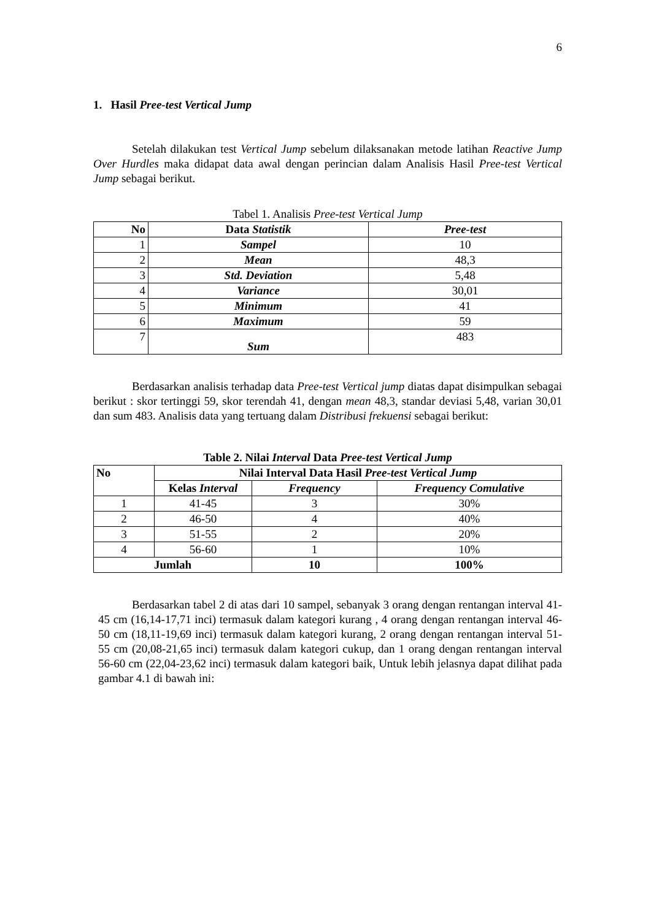6
1. Hasil Pree-test Vertical Jump
Setelah dilakukan test Vertical Jump sebelum dilaksanakan metode latihan Reactive Jump Over Hurdles maka didapat data awal dengan perincian dalam Analisis Hasil Pree-test Vertical Jump sebagai berikut.
Tabel 1. Analisis Pree-test Vertical Jump
| No | Data Statistik | Pree-test |
| --- | --- | --- |
| 1 | Sampel | 10 |
| 2 | Mean | 48,3 |
| 3 | Std. Deviation | 5,48 |
| 4 | Variance | 30,01 |
| 5 | Minimum | 41 |
| 6 | Maximum | 59 |
| 7 | Sum | 483 |
Berdasarkan analisis terhadap data Pree-test Vertical jump diatas dapat disimpulkan sebagai berikut : skor tertinggi 59, skor terendah 41, dengan mean 48,3, standar deviasi 5,48, varian 30,01 dan sum 483. Analisis data yang tertuang dalam Distribusi frekuensi sebagai berikut:
Table 2. Nilai Interval Data Pree-test Vertical Jump
| No | Nilai Interval Data Hasil Pree-test Vertical Jump | | |
| --- | --- | --- | --- |
| | Kelas Interval | Frequency | Frequency Comulative |
| 1 | 41-45 | 3 | 30% |
| 2 | 46-50 | 4 | 40% |
| 3 | 51-55 | 2 | 20% |
| 4 | 56-60 | 1 | 10% |
| Jumlah | | 10 | 100% |
Berdasarkan tabel 2 di atas dari 10 sampel, sebanyak 3 orang dengan rentangan interval 41-45 cm (16,14-17,71 inci) termasuk dalam kategori kurang , 4 orang dengan rentangan interval 46-50 cm (18,11-19,69 inci) termasuk dalam kategori kurang, 2 orang dengan rentangan interval 51-55 cm (20,08-21,65 inci) termasuk dalam kategori cukup, dan 1 orang dengan rentangan interval 56-60 cm (22,04-23,62 inci) termasuk dalam kategori baik, Untuk lebih jelasnya dapat dilihat pada gambar 4.1 di bawah ini: